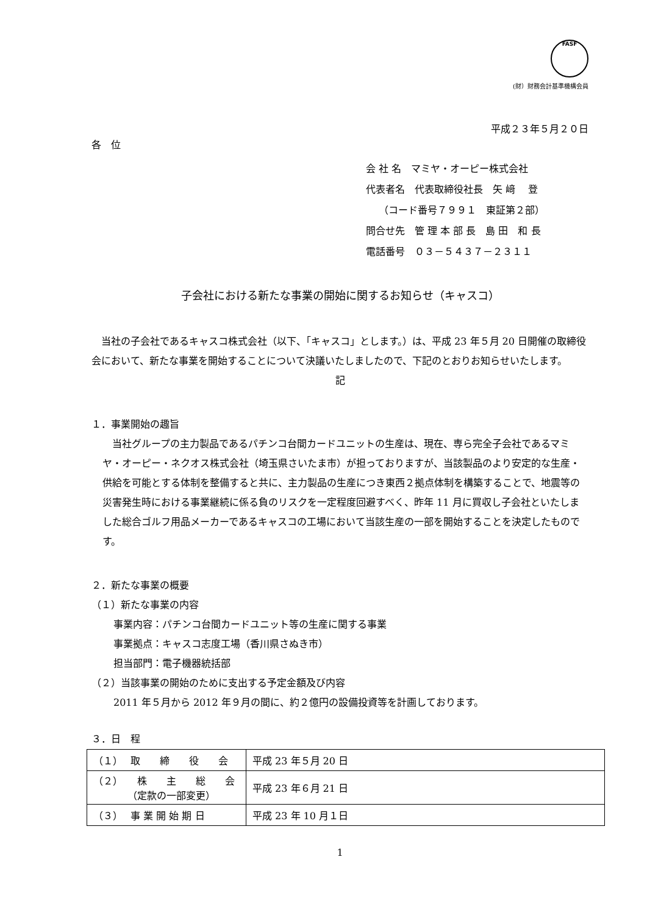FASF
(財）財務会計基準機構会員
平成２３年５月２０日
各　位
会 社 名　マミヤ・オーピー株式会社
代表者名　代表取締役社長　矢 﨑　 登
　 （コード番号７９９１　東証第２部）
問合せ先　管 理 本 部 長　島 田　和 長
電話番号　０３－５４３７－２３１１
子会社における新たな事業の開始に関するお知らせ（キャスコ）
　当社の子会社であるキャスコ株式会社（以下、「キャスコ」とします。）は、平成 23 年５月 20 日開催の取締役会において、新たな事業を開始することについて決議いたしましたので、下記のとおりお知らせいたします。
記
１．事業開始の趣旨
　当社グループの主力製品であるパチンコ台間カードユニットの生産は、現在、専ら完全子会社であるマミヤ・オーピー・ネクオス株式会社（埼玉県さいたま市）が担っておりますが、当該製品のより安定的な生産・供給を可能とする体制を整備すると共に、主力製品の生産につき東西２拠点体制を構築することで、地震等の災害発生時における事業継続に係る負のリスクを一定程度回避すべく、昨年 11 月に買収し子会社といたしました総合ゴルフ用品メーカーであるキャスコの工場において当該生産の一部を開始することを決定したものです。
２．新たな事業の概要
（１）新たな事業の内容
事業内容：パチンコ台間カードユニット等の生産に関する事業
事業拠点：キャスコ志度工場（香川県さぬき市）
担当部門：電子機器統括部
（２）当該事業の開始のために支出する予定金額及び内容
2011 年５月から 2012 年９月の間に、約２億円の設備投資等を計画しております。
３．日　程
| （１） 取 締 役 会 | 平成 23 年５月 20 日 |
| （２） 株 主 総 会 （定款の一部変更） | 平成 23 年６月 21 日 |
| （３） 事 業 開 始 期 日 | 平成 23 年 10 月１日 |
1